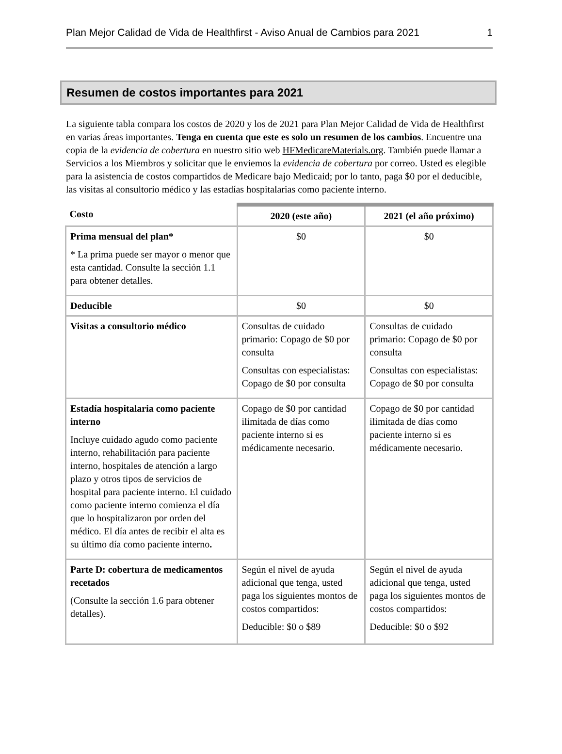Plan Mejor Calidad de Vida de Healthfirst - Aviso Anual de Cambios para 2021 1
Resumen de costos importantes para 2021
La siguiente tabla compara los costos de 2020 y los de 2021 para Plan Mejor Calidad de Vida de Healthfirst en varias áreas importantes. Tenga en cuenta que este es solo un resumen de los cambios. Encuentre una copia de la evidencia de cobertura en nuestro sitio web HFMedicareMaterials.org. También puede llamar a Servicios a los Miembros y solicitar que le enviemos la evidencia de cobertura por correo. Usted es elegible para la asistencia de costos compartidos de Medicare bajo Medicaid; por lo tanto, paga $0 por el deducible, las visitas al consultorio médico y las estadías hospitalarias como paciente interno.
| Costo | 2020 (este año) | 2021 (el año próximo) |
| --- | --- | --- |
| Prima mensual del plan* * La prima puede ser mayor o menor que esta cantidad. Consulte la sección 1.1 para obtener detalles. | $0 | $0 |
| Deducible | $0 | $0 |
| Visitas a consultorio médico | Consultas de cuidado primario: Copago de $0 por consulta Consultas con especialistas: Copago de $0 por consulta | Consultas de cuidado primario: Copago de $0 por consulta Consultas con especialistas: Copago de $0 por consulta |
| Estadía hospitalaria como paciente interno Incluye cuidado agudo como paciente interno, rehabilitación para paciente interno, hospitales de atención a largo plazo y otros tipos de servicios de hospital para paciente interno. El cuidado como paciente interno comienza el día que lo hospitalizaron por orden del médico. El día antes de recibir el alta es su último día como paciente interno . | Copago de $0 por cantidad ilimitada de días como paciente interno si es médicamente necesario. | Copago de $0 por cantidad ilimitada de días como paciente interno si es médicamente necesario. |
| Parte D: cobertura de medicamentos recetados (Consulte la sección 1.6 para obtener detalles). | Según el nivel de ayuda adicional que tenga, usted paga los siguientes montos de costos compartidos: Deducible: $0 o $89 | Según el nivel de ayuda adicional que tenga, usted paga los siguientes montos de costos compartidos: Deducible: $0 o $92 |